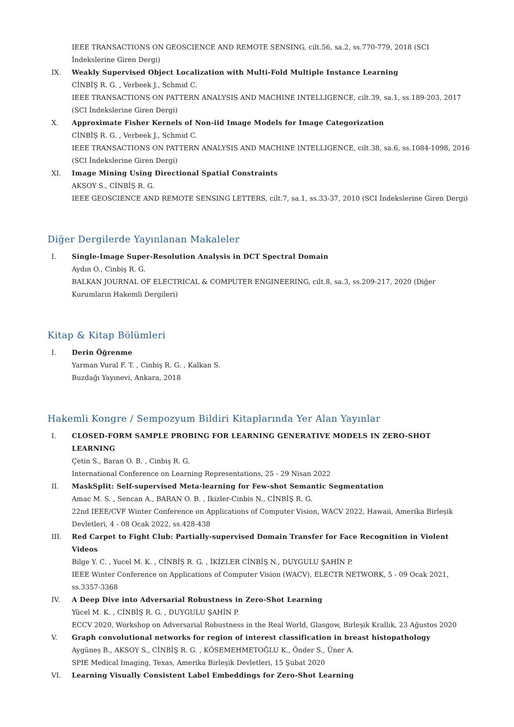IEEE TRANSACTIONS ON GEOSCIENCE AND REMOTE SENSING, cilt.56, sa.2, ss.770-779, 2018 (SCI İndekslerine Giren Dergi)
IX. Weakly Supervised Object Localization with Multi-Fold Multiple Instance Learning
CİNBİŞ R. G. , Verbeek J., Schmid C.
IEEE TRANSACTIONS ON PATTERN ANALYSIS AND MACHINE INTELLIGENCE, cilt.39, sa.1, ss.189-203, 2017 (SCI İndekslerine Giren Dergi)
X. Approximate Fisher Kernels of Non-iid Image Models for Image Categorization
CİNBİŞ R. G. , Verbeek J., Schmid C.
IEEE TRANSACTIONS ON PATTERN ANALYSIS AND MACHINE INTELLIGENCE, cilt.38, sa.6, ss.1084-1098, 2016 (SCI İndekslerine Giren Dergi)
XI. Image Mining Using Directional Spatial Constraints
AKSOY S., CİNBİŞ R. G.
IEEE GEOSCIENCE AND REMOTE SENSING LETTERS, cilt.7, sa.1, ss.33-37, 2010 (SCI İndekslerine Giren Dergi)
Diğer Dergilerde Yayınlanan Makaleler
I. Single-Image Super-Resolution Analysis in DCT Spectral Domain
Aydın O., Cinbiş R. G.
BALKAN JOURNAL OF ELECTRICAL & COMPUTER ENGINEERING, cilt.8, sa.3, ss.209-217, 2020 (Diğer Kurumların Hakemli Dergileri)
Kitap & Kitap Bölümleri
I. Derin Öğrenme
Yarman Vural F. T. , Cinbiş R. G. , Kalkan S.
Buzdağı Yayınevi, Ankara, 2018
Hakemli Kongre / Sempozyum Bildiri Kitaplarında Yer Alan Yayınlar
I. CLOSED-FORM SAMPLE PROBING FOR LEARNING GENERATIVE MODELS IN ZERO-SHOT LEARNING
Çetin S., Baran O. B. , Cinbiş R. G.
International Conference on Learning Representations, 25 - 29 Nisan 2022
II. MaskSplit: Self-supervised Meta-learning for Few-shot Semantic Segmentation
Amac M. S. , Sencan A., BARAN O. B. , Ikizler-Cinbis N., CİNBİŞ R. G.
22nd IEEE/CVF Winter Conference on Applications of Computer Vision, WACV 2022, Hawaii, Amerika Birleşik Devletleri, 4 - 08 Ocak 2022, ss.428-438
III. Red Carpet to Fight Club: Partially-supervised Domain Transfer for Face Recognition in Violent Videos
Bilge Y. C. , Yucel M. K. , CİNBİŞ R. G. , İKİZLER CİNBİŞ N., DUYGULU ŞAHİN P.
IEEE Winter Conference on Applications of Computer Vision (WACV), ELECTR NETWORK, 5 - 09 Ocak 2021, ss.3357-3368
IV. A Deep Dive into Adversarial Robustness in Zero-Shot Learning
Yücel M. K. , CİNBİŞ R. G. , DUYGULU ŞAHİN P.
ECCV 2020, Workshop on Adversarial Robustness in the Real World, Glasgow, Birleşik Krallık, 23 Ağustos 2020
V. Graph convolutional networks for region of interest classification in breast histopathology
Aygüneş B., AKSOY S., CİNBİŞ R. G. , KÖSEMEHMETOĞLU K., Önder S., Üner A.
SPIE Medical Imaging, Texas, Amerika Birleşik Devletleri, 15 Şubat 2020
VI. Learning Visually Consistent Label Embeddings for Zero-Shot Learning